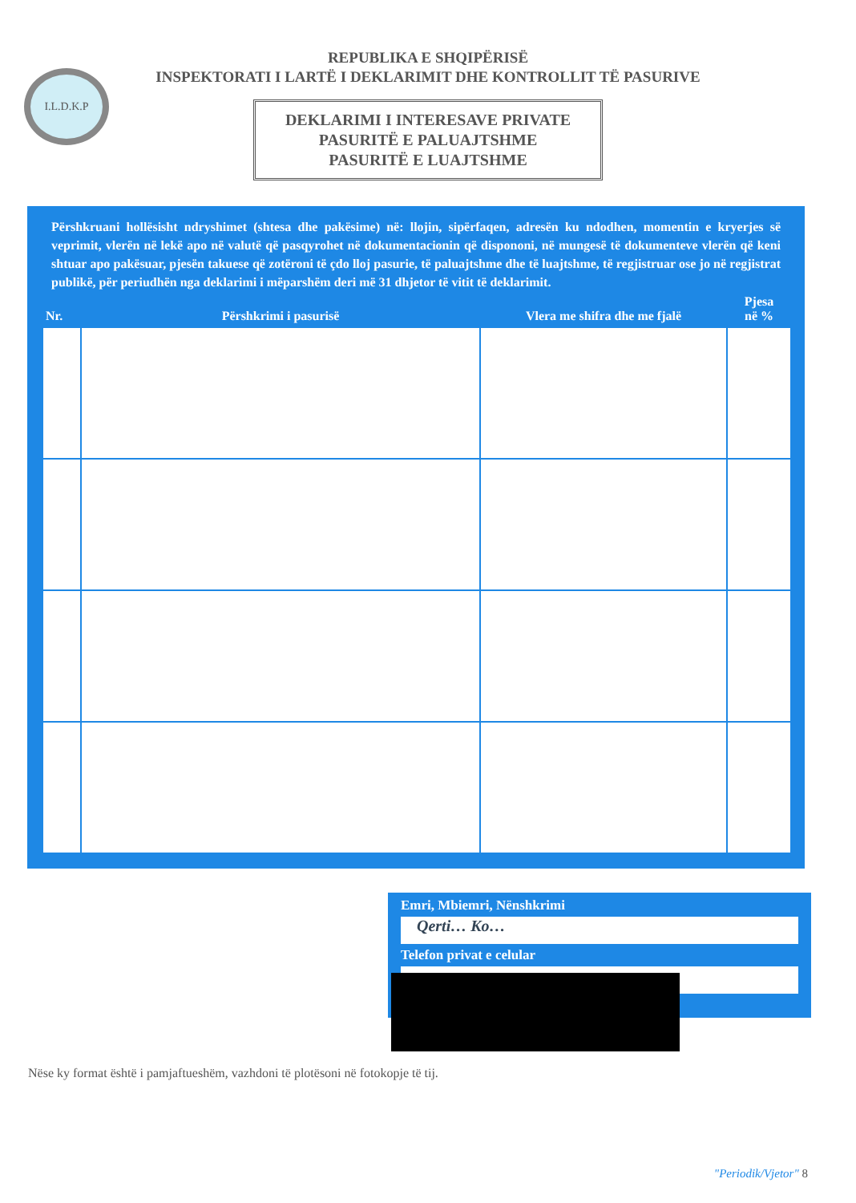I.L.D.K.P
REPUBLIKA E SHQIPËRISË
INSPEKTORATI I LARTË I DEKLARIMIT DHE KONTROLLIT TË PASURIVE
DEKLARIMI I INTERESAVE PRIVATE
PASURITË E PALUAJTSHME
PASURITË E LUAJTSHME
Përshkruani hollësisht ndryshimet (shtesa dhe pakësime) në: llojin, sipërfaqen, adresën ku ndodhen, momentin e kryerjes së veprimit, vlerën në lekë apo në valutë që pasqyrohet në dokumentacionin që dispononi, në mungesë të dokumenteve vlerën që keni shtuar apo pakësuar, pjesën takuese që zotëroni të çdo lloj pasurie, të paluajtshme dhe të luajtshme, të regjistruar ose jo në regjistrat publikë, për periudhën nga deklarimi i mëparshëm deri më 31 dhjetor të vitit të deklarimit.
| Nr. | Përshkrimi i pasurisë | Vlera me shifra dhe me fjalë | Pjesa në % |
| --- | --- | --- | --- |
| | — | — | |
Emri, Mbiemri, Nënshkrimi
Qerti… Ko…
Telefon privat e celular
Nëse ky format është i pamjaftueshëm, vazhdoni të plotësoni në fotokopje të tij.
"Periodik/Vjetor" 8